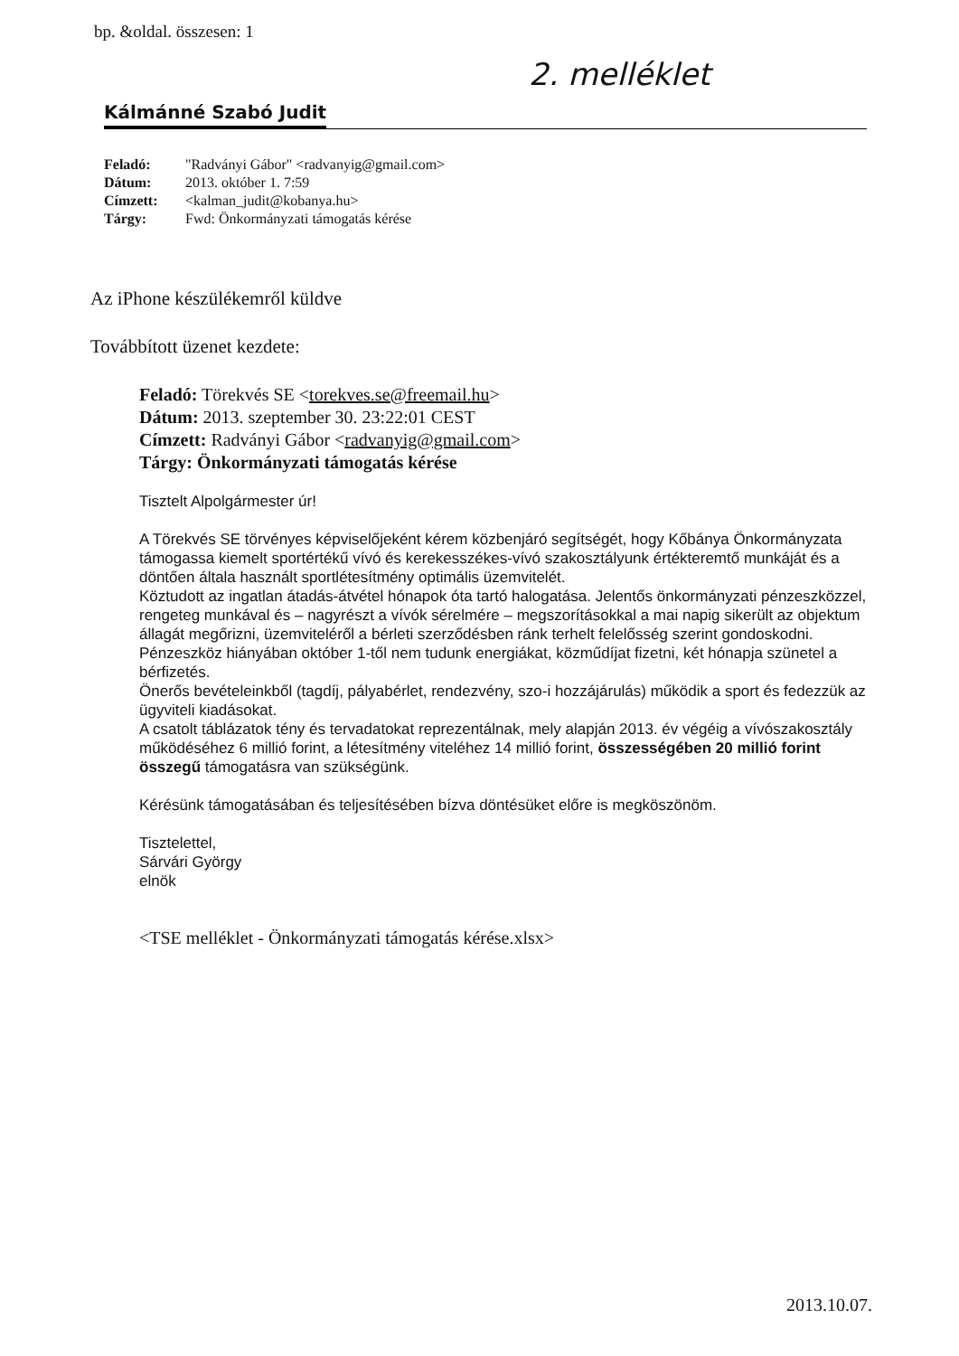bp. &oldal. összesen: 1
2. melléklet
Kálmánné Szabó Judit
| Feladó: | "Radványi Gábor" <radvanyig@gmail.com> |
| Dátum: | 2013. október 1. 7:59 |
| Címzett: | <kalman_judit@kobanya.hu> |
| Tárgy: | Fwd: Önkormányzati támogatás kérése |
Az iPhone készülékemről küldve
Továbbított üzenet kezdete:
Feladó: Törekvés SE <torekves.se@freemail.hu>
Dátum: 2013. szeptember 30. 23:22:01 CEST
Címzett: Radványi Gábor <radvanyig@gmail.com>
Tárgy: Önkormányzati támogatás kérése
Tisztelt Alpolgármester úr!
A Törekvés SE törvényes képviselőjeként kérem közbenjáró segítségét, hogy Kőbánya Önkormányzata támogassa kiemelt sportértékű vívó és kerekesszékes-vívó szakosztályunk értékteremtő munkáját és a döntően általa használt sportlétesítmény optimális üzemvitelét.
Köztudott az ingatlan átadás-átvétel hónapok óta tartó halogatása. Jelentős önkormányzati pénzeszközzel, rengeteg munkával és – nagyrészt a vívók sérelmére – megszorításokkal a mai napig sikerült az objektum állagát megőrizni, üzemviteléről a bérleti szerződésben ránk terhelt felelősség szerint gondoskodni.
Pénzeszköz hiányában október 1-től nem tudunk energiákat, közműdíjat fizetni, két hónapja szünetel a bérfizetés.
Önerős bevételeinkből (tagdíj, pályabérlet, rendezvény, szo-i hozzájárulás) működik a sport és fedezzük az ügyviteli kiadásokat.
A csatolt táblázatok tény és tervadatokat reprezentálnak, mely alapján 2013. év végéig a vívószakosztály működéséhez 6 millió forint, a létesítmény viteléhez 14 millió forint, összességében 20 millió forint összegű támogatásra van szükségünk.
Kérésünk támogatásában és teljesítésében bízva döntésüket előre is megköszönöm.
Tisztelettel,
Sárvári György
elnök
<TSE melléklet - Önkormányzati támogatás kérése.xlsx>
2013.10.07.